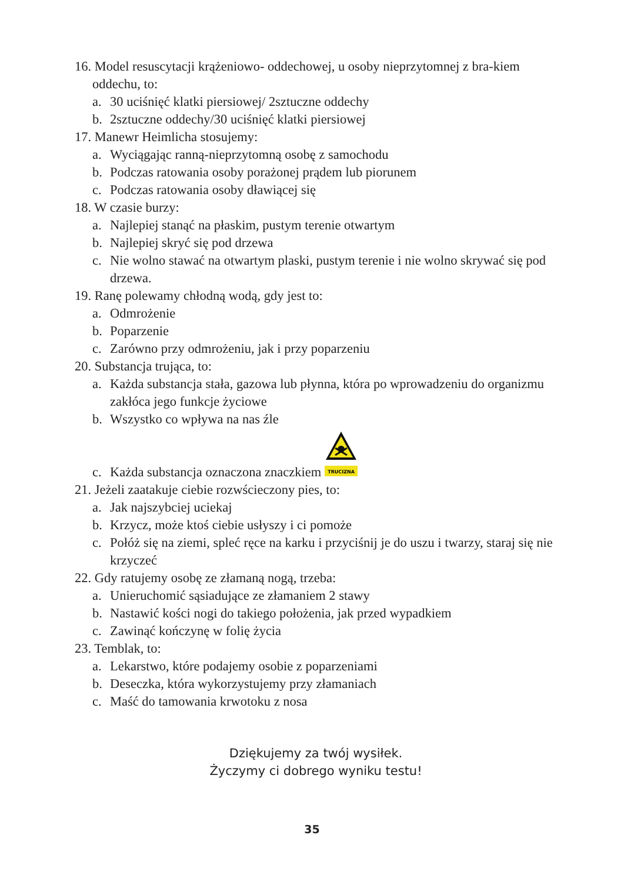16. Model resuscytacji krążeniowo- oddechowej, u osoby nieprzytomnej z bra-kiem oddechu, to:
a. 30 uciśnięć klatki piersiowej/ 2sztuczne oddechy
b. 2sztuczne oddechy/30 uciśnięć klatki piersiowej
17. Manewr Heimlicha stosujemy:
a. Wyciągając ranną-nieprzytomną osobę z samochodu
b. Podczas ratowania osoby porażonej prądem lub piorunem
c. Podczas ratowania osoby dławiącej się
18. W czasie burzy:
a. Najlepiej stanąć na płaskim, pustym terenie otwartym
b. Najlepiej skryć się pod drzewa
c. Nie wolno stawać na otwartym plaski, pustym terenie i nie wolno skrywać się pod drzewa.
19. Ranę polewamy chłodną wodą, gdy jest to:
a. Odmrożenie
b. Poparzenie
c. Zarówno przy odmrożeniu, jak i przy poparzeniu
20. Substancja trująca, to:
a. Każda substancja stała, gazowa lub płynna, która po wprowadzeniu do organizmu zakłóca jego funkcje życiowe
b. Wszystko co wpływa na nas źle
c. Każda substancja oznaczona znaczkiem
TRUCIZNA
21. Jeżeli zaatakuje ciebie rozwścieczony pies, to:
a. Jak najszybciej uciekaj
b. Krzycz, może ktoś ciebie usłyszy i ci pomoże
c. Połóż się na ziemi, spleć ręce na karku i przyciśnij je do uszu i twarzy, staraj się nie krzyczeć
22. Gdy ratujemy osobę ze złamaną nogą, trzeba:
a. Unieruchomić sąsiadujące ze złamaniem 2 stawy
b. Nastawić kości nogi do takiego położenia, jak przed wypadkiem
c. Zawinąć kończynę w folię życia
23. Temblak, to:
a. Lekarstwo, które podajemy osobie z poparzeniami
b. Deseczka, która wykorzystujemy przy złamaniach
c. Maść do tamowania krwotoku z nosa
Dziękujemy za twój wysiłek.
Życzymy ci dobrego wyniku testu!
35